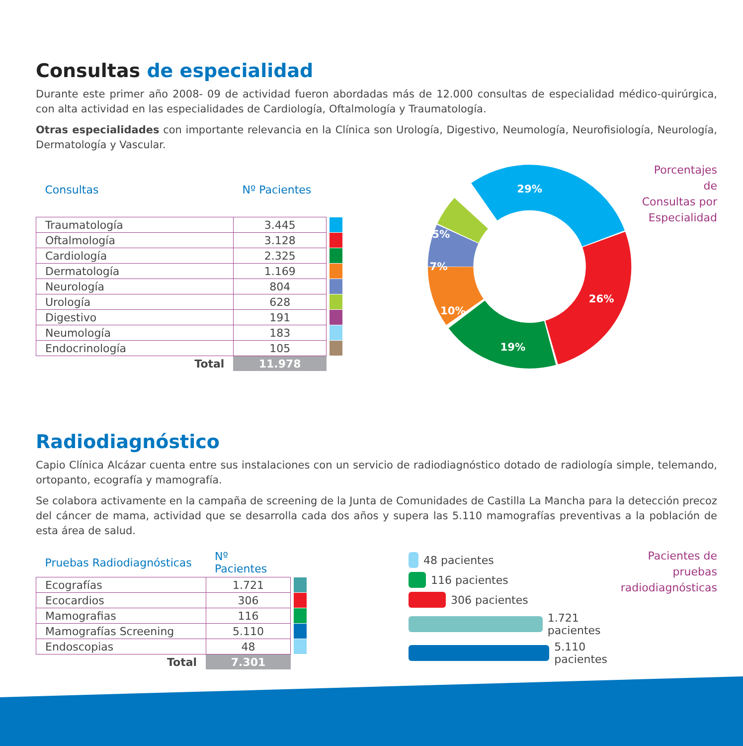Consultas de especialidad
Durante este primer año 2008- 09 de actividad fueron abordadas más de 12.000 consultas de especialidad médico-quirúrgica, con alta actividad en las especialidades de Cardiología, Oftalmología y Traumatología.
Otras especialidades con importante relevancia en la Clínica son Urología, Digestivo, Neumología, Neurofisiología, Neurología, Dermatología y Vascular.
| Consultas | Nº Pacientes | |
| --- | --- | --- |
| Traumatología | 3.445 | |
| Oftalmología | 3.128 | |
| Cardiología | 2.325 | |
| Dermatología | 1.169 | |
| Neurología | 804 | |
| Urología | 628 | |
| Digestivo | 191 | |
| Neumología | 183 | |
| Endocrinología | 105 | |
| Total | 11.978 | |
29%
26%
19%
10%
7%
5%
Porcentajes de
Consultas por
Especialidad
Radiodiagnóstico
Capio Clínica Alcázar cuenta entre sus instalaciones con un servicio de radiodiagnóstico dotado de radiología simple, telemando, ortopanto, ecografía y mamografía.
Se colabora activamente en la campaña de screening de la Junta de Comunidades de Castilla La Mancha para la detección precoz del cáncer de mama, actividad que se desarrolla cada dos años y supera las 5.110 mamografías preventivas a la población de esta área de salud.
| Pruebas Radiodiagnósticas | Nº Pacientes | |
| --- | --- | --- |
| Ecografías | 1.721 | |
| Ecocardios | 306 | |
| Mamografias | 116 | |
| Mamografías Screening | 5.110 | |
| Endoscopias | 48 | |
| Total | 7.301 | |
48 pacientes
116 pacientes
306 pacientes
1.721 pacientes
5.110 pacientes
Pacientes de pruebas
radiodiagnósticas